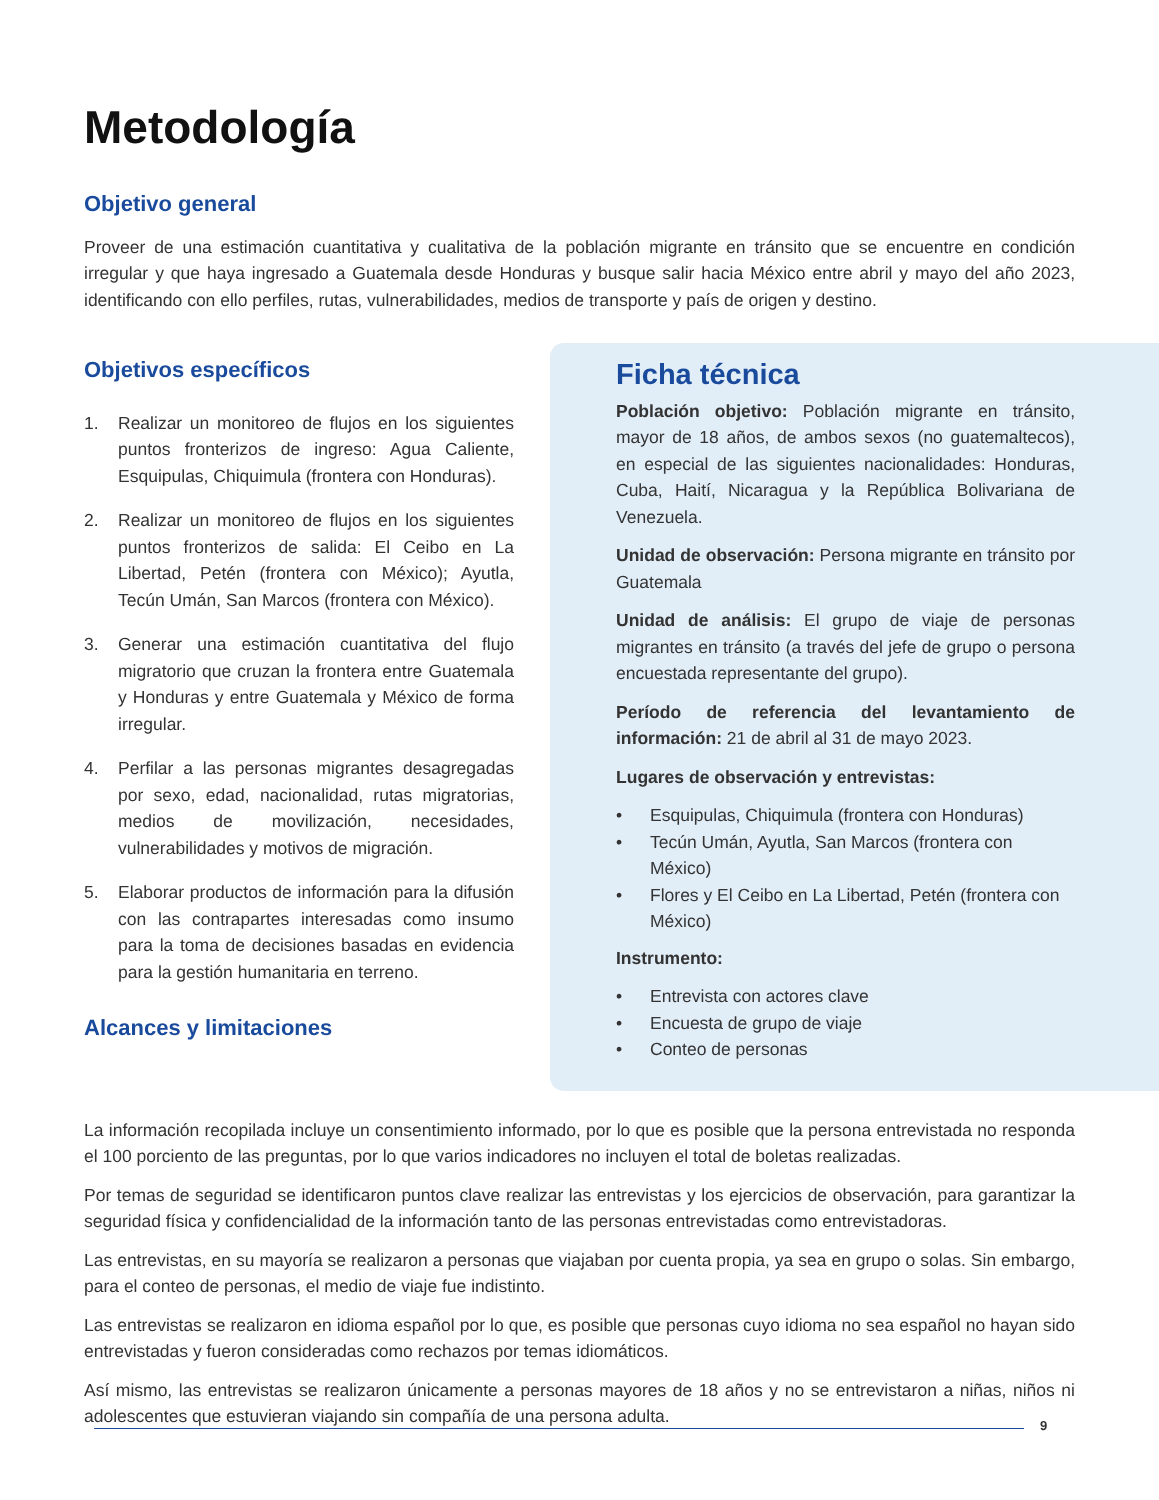Metodología
Objetivo general
Proveer de una estimación cuantitativa y cualitativa de la población migrante en tránsito que se encuentre en condición irregular y que haya ingresado a Guatemala desde Honduras y busque salir hacia México entre abril y mayo del año 2023, identificando con ello perfiles, rutas, vulnerabilidades, medios de transporte y país de origen y destino.
Objetivos específicos
1. Realizar un monitoreo de flujos en los siguientes puntos fronterizos de ingreso: Agua Caliente, Esquipulas, Chiquimula (frontera con Honduras).
2. Realizar un monitoreo de flujos en los siguientes puntos fronterizos de salida: El Ceibo en La Libertad, Petén (frontera con México); Ayutla, Tecún Umán, San Marcos (frontera con México).
3. Generar una estimación cuantitativa del flujo migratorio que cruzan la frontera entre Guatemala y Honduras y entre Guatemala y México de forma irregular.
4. Perfilar a las personas migrantes desagregadas por sexo, edad, nacionalidad, rutas migratorias, medios de movilización, necesidades, vulnerabilidades y motivos de migración.
5. Elaborar productos de información para la difusión con las contrapartes interesadas como insumo para la toma de decisiones basadas en evidencia para la gestión humanitaria en terreno.
Alcances y limitaciones
Ficha técnica
Población objetivo: Población migrante en tránsito, mayor de 18 años, de ambos sexos (no guatemaltecos), en especial de las siguientes nacionalidades: Honduras, Cuba, Haití, Nicaragua y la República Bolivariana de Venezuela.
Unidad de observación: Persona migrante en tránsito por Guatemala
Unidad de análisis: El grupo de viaje de personas migrantes en tránsito (a través del jefe de grupo o persona encuestada representante del grupo).
Período de referencia del levantamiento de información: 21 de abril al 31 de mayo 2023.
Lugares de observación y entrevistas:
• Esquipulas, Chiquimula (frontera con Honduras)
• Tecún Umán, Ayutla, San Marcos (frontera con México)
• Flores y El Ceibo en La Libertad, Petén (frontera con México)
Instrumento:
• Entrevista con actores clave
• Encuesta de grupo de viaje
• Conteo de personas
La información recopilada incluye un consentimiento informado, por lo que es posible que la persona entrevistada no responda el 100 porciento de las preguntas, por lo que varios indicadores no incluyen el total de boletas realizadas.
Por temas de seguridad se identificaron puntos clave realizar las entrevistas y los ejercicios de observación, para garantizar la seguridad física y confidencialidad de la información tanto de las personas entrevistadas como entrevistadoras.
Las entrevistas, en su mayoría se realizaron a personas que viajaban por cuenta propia, ya sea en grupo o solas. Sin embargo, para el conteo de personas, el medio de viaje fue indistinto.
Las entrevistas se realizaron en idioma español por lo que, es posible que personas cuyo idioma no sea español no hayan sido entrevistadas y fueron consideradas como rechazos por temas idiomáticos.
Así mismo, las entrevistas se realizaron únicamente a personas mayores de 18 años y no se entrevistaron a niñas, niños ni adolescentes que estuvieran viajando sin compañía de una persona adulta.
9